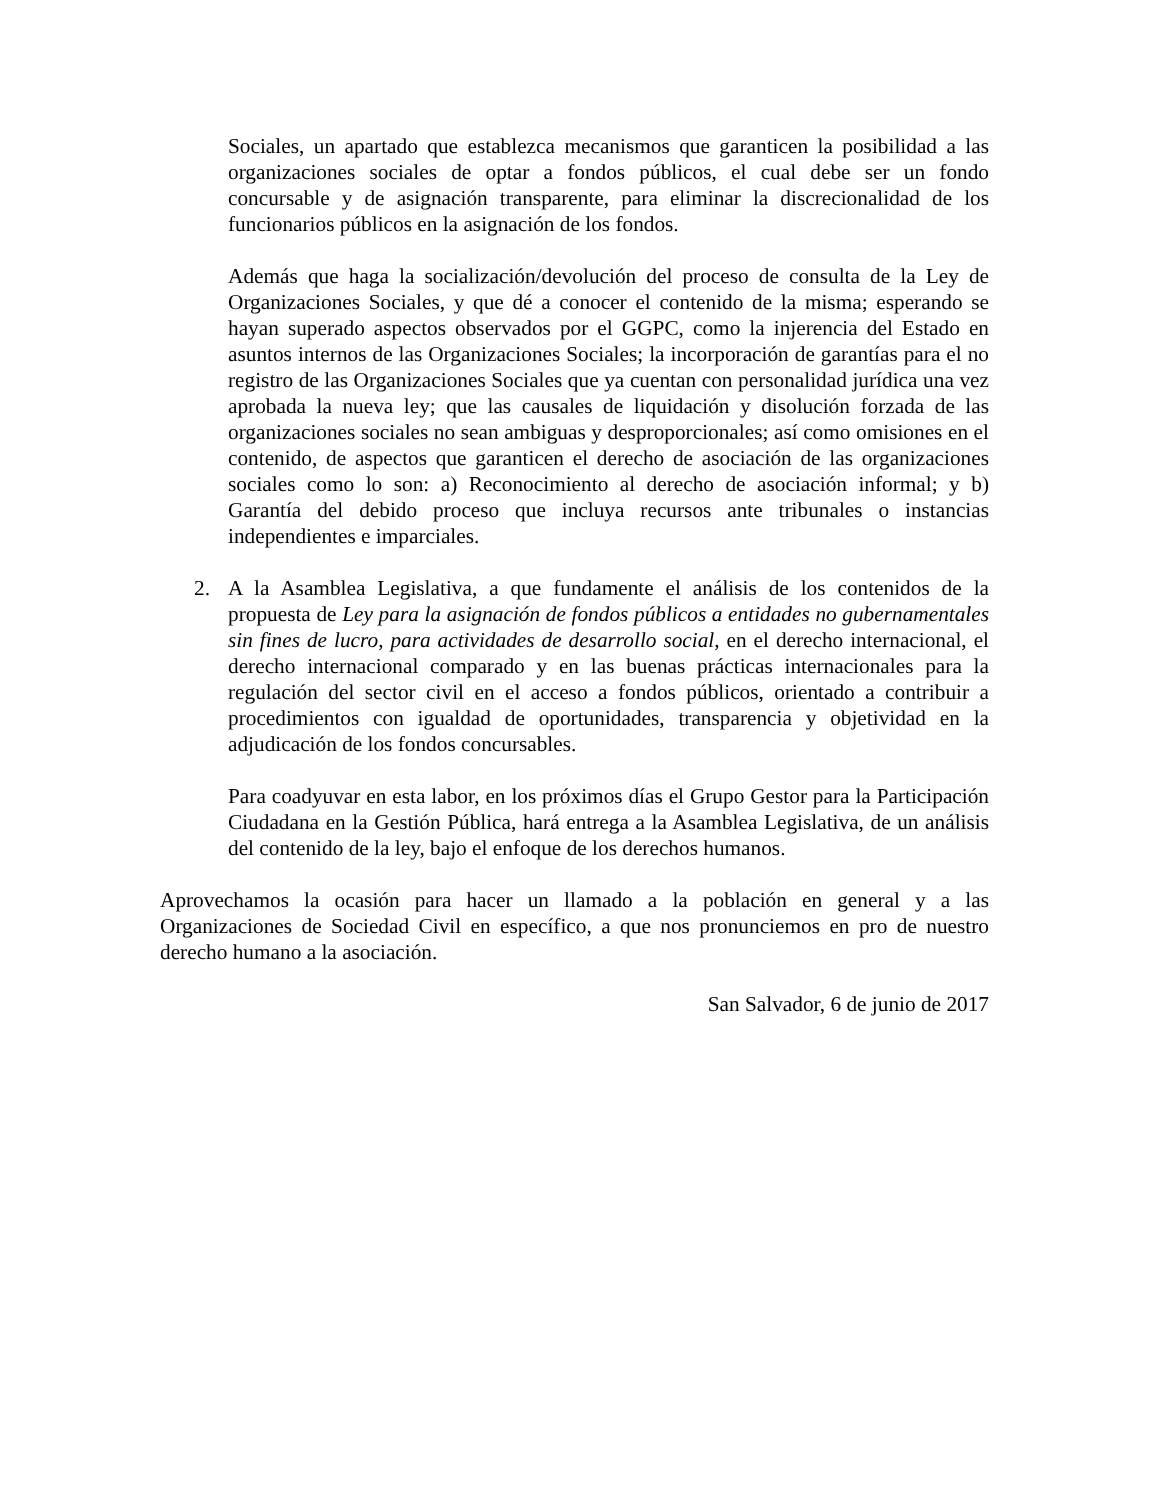Sociales, un apartado que establezca mecanismos que garanticen la posibilidad a las organizaciones sociales de optar a fondos públicos, el cual debe ser un fondo concursable y de asignación transparente, para eliminar la discrecionalidad de los funcionarios públicos en la asignación de los fondos.
Además que haga la socialización/devolución del proceso de consulta de la Ley de Organizaciones Sociales, y que dé a conocer el contenido de la misma; esperando se hayan superado aspectos observados por el GGPC, como la injerencia del Estado en asuntos internos de las Organizaciones Sociales; la incorporación de garantías para el no registro de las Organizaciones Sociales que ya cuentan con personalidad jurídica una vez aprobada la nueva ley; que las causales de liquidación y disolución forzada de las organizaciones sociales no sean ambiguas y desproporcionales; así como omisiones en el contenido, de aspectos que garanticen el derecho de asociación de las organizaciones sociales como lo son: a) Reconocimiento al derecho de asociación informal; y b) Garantía del debido proceso que incluya recursos ante tribunales o instancias independientes e imparciales.
2. A la Asamblea Legislativa, a que fundamente el análisis de los contenidos de la propuesta de Ley para la asignación de fondos públicos a entidades no gubernamentales sin fines de lucro, para actividades de desarrollo social, en el derecho internacional, el derecho internacional comparado y en las buenas prácticas internacionales para la regulación del sector civil en el acceso a fondos públicos, orientado a contribuir a procedimientos con igualdad de oportunidades, transparencia y objetividad en la adjudicación de los fondos concursables.
Para coadyuvar en esta labor, en los próximos días el Grupo Gestor para la Participación Ciudadana en la Gestión Pública, hará entrega a la Asamblea Legislativa, de un análisis del contenido de la ley, bajo el enfoque de los derechos humanos.
Aprovechamos la ocasión para hacer un llamado a la población en general y a las Organizaciones de Sociedad Civil en específico, a que nos pronunciemos en pro de nuestro derecho humano a la asociación.
San Salvador, 6 de junio de 2017